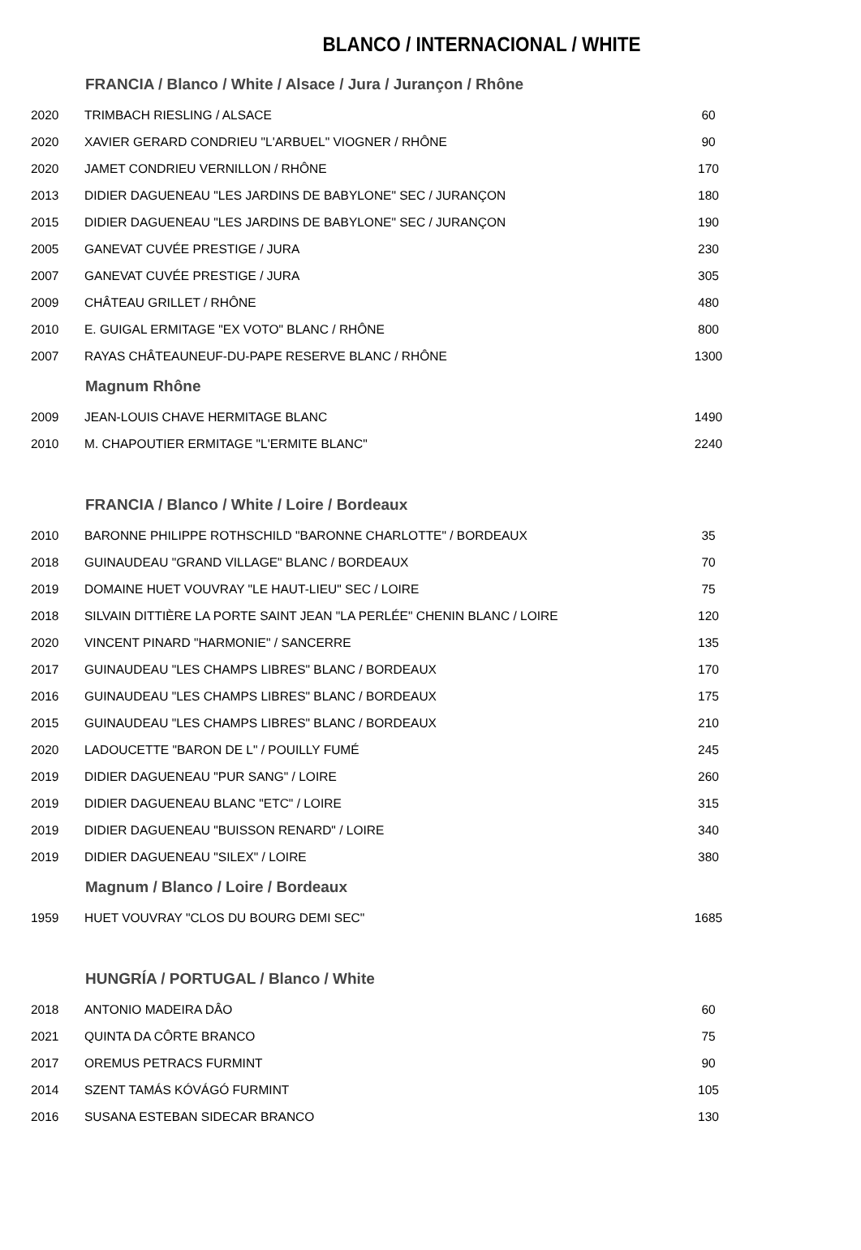BLANCO / INTERNACIONAL / WHITE
| | FRANCIA / Blanco / White / Alsace / Jura / Jurançon / Rhône | |
| 2020 | TRIMBACH RIESLING / ALSACE | 60 |
| 2020 | XAVIER GERARD CONDRIEU "L'ARBUEL" VIOGNER / RHÔNE | 90 |
| 2020 | JAMET CONDRIEU VERNILLON / RHÔNE | 170 |
| 2013 | DIDIER DAGUENEAU "LES JARDINS DE BABYLONE" SEC / JURANÇON | 180 |
| 2015 | DIDIER DAGUENEAU "LES JARDINS DE BABYLONE" SEC / JURANÇON | 190 |
| 2005 | GANEVAT CUVÉE PRESTIGE / JURA | 230 |
| 2007 | GANEVAT CUVÉE PRESTIGE / JURA | 305 |
| 2009 | CHÂTEAU GRILLET / RHÔNE | 480 |
| 2010 | E. GUIGAL ERMITAGE "EX VOTO" BLANC / RHÔNE | 800 |
| 2007 | RAYAS CHÂTEAUNEUF-DU-PAPE RESERVE BLANC / RHÔNE | 1300 |
| | Magnum Rhône | |
| 2009 | JEAN-LOUIS CHAVE HERMITAGE BLANC | 1490 |
| 2010 | M. CHAPOUTIER ERMITAGE "L'ERMITE BLANC" | 2240 |
| | FRANCIA / Blanco / White / Loire / Bordeaux | |
| 2010 | BARONNE PHILIPPE ROTHSCHILD "BARONNE CHARLOTTE" / BORDEAUX | 35 |
| 2018 | GUINAUDEAU "GRAND VILLAGE" BLANC / BORDEAUX | 70 |
| 2019 | DOMAINE HUET VOUVRAY "LE HAUT-LIEU" SEC / LOIRE | 75 |
| 2018 | SILVAIN DITTIÈRE LA PORTE SAINT JEAN "LA PERLÉE" CHENIN BLANC / LOIRE | 120 |
| 2020 | VINCENT PINARD "HARMONIE" / SANCERRE | 135 |
| 2017 | GUINAUDEAU "LES CHAMPS LIBRES" BLANC / BORDEAUX | 170 |
| 2016 | GUINAUDEAU "LES CHAMPS LIBRES" BLANC / BORDEAUX | 175 |
| 2015 | GUINAUDEAU "LES CHAMPS LIBRES" BLANC / BORDEAUX | 210 |
| 2020 | LADOUCETTE "BARON DE L" / POUILLY FUMÉ | 245 |
| 2019 | DIDIER DAGUENEAU "PUR SANG" / LOIRE | 260 |
| 2019 | DIDIER DAGUENEAU BLANC "ETC" / LOIRE | 315 |
| 2019 | DIDIER DAGUENEAU "BUISSON RENARD" / LOIRE | 340 |
| 2019 | DIDIER DAGUENEAU "SILEX" / LOIRE | 380 |
| | Magnum / Blanco / Loire / Bordeaux | |
| 1959 | HUET VOUVRAY "CLOS DU BOURG DEMI SEC" | 1685 |
| | HUNGRÍA / PORTUGAL / Blanco / White | |
| 2018 | ANTONIO MADEIRA DÂO | 60 |
| 2021 | QUINTA DA CÔRTE BRANCO | 75 |
| 2017 | OREMUS PETRACS FURMINT | 90 |
| 2014 | SZENT TAMÁS KÓVÁGÓ FURMINT | 105 |
| 2016 | SUSANA ESTEBAN SIDECAR BRANCO | 130 |